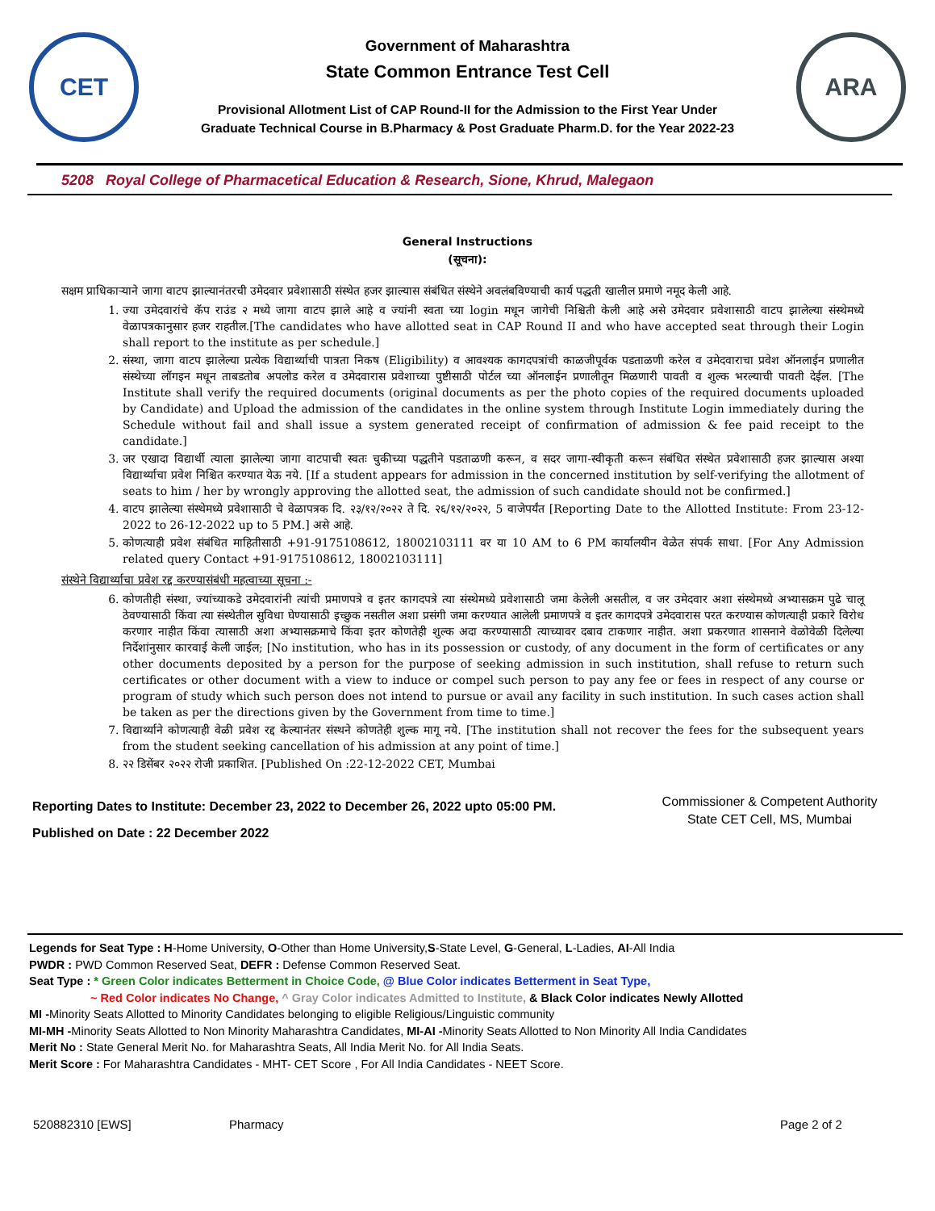CET
Government of Maharashtra
State Common Entrance Test Cell
Provisional Allotment List of CAP Round-II for the Admission to the First Year Under
Graduate Technical Course in B.Pharmacy & Post Graduate Pharm.D. for the Year 2022-23
ARA
5208 Royal College of Pharmacetical Education & Research, Sione, Khrud, Malegaon
General Instructions
(सूचना):
सक्षम प्राधिकाऱ्याने जागा वाटप झाल्यानंतरची उमेदवार प्रवेशासाठी संस्थेत हजर झाल्यास संबंधित संस्थेने अवलंबविण्याची कार्य पद्धती खालील प्रमाणे नमूद केली आहे.
1. ज्या उमेदवारांचे कॅप राउंड २ मध्ये जागा वाटप झाले आहे व ज्यांनी स्वता च्या login मधून जागेची निश्चिती केली आहे असे उमेदवार प्रवेशासाठी वाटप झालेल्या संस्थेमध्ये वेळापत्रकानुसार हजर राहतील.[The candidates who have allotted seat in CAP Round II and who have accepted seat through their Login shall report to the institute as per schedule.]
2. संस्था, जागा वाटप झालेल्या प्रत्येक विद्यार्थ्याची पात्रता निकष (Eligibility) व आवश्यक कागदपत्रांची काळजीपूर्वक पडताळणी करेल व उमेदवाराचा प्रवेश ऑनलाईन प्रणालीत संस्थेच्या लॉगइन मधून ताबडतोब अपलोड करेल व उमेदवारास प्रवेशाच्या पुष्टीसाठी पोर्टल च्या ऑनलाईन प्रणालीतून मिळणारी पावती व शुल्क भरल्याची पावती देईल. [The Institute shall verify the required documents (original documents as per the photo copies of the required documents uploaded by Candidate) and Upload the admission of the candidates in the online system through Institute Login immediately during the Schedule without fail and shall issue a system generated receipt of confirmation of admission & fee paid receipt to the candidate.]
3. जर एखादा विद्यार्थी त्याला झालेल्या जागा वाटपाची स्वतः चुकीच्या पद्धतीने पडताळणी करून, व सदर जागा-स्वीकृती करून संबंधित संस्थेत प्रवेशासाठी हजर झाल्यास अश्या विद्यार्थ्याचा प्रवेश निश्चित करण्यात येऊ नये. [If a student appears for admission in the concerned institution by self-verifying the allotment of seats to him / her by wrongly approving the allotted seat, the admission of such candidate should not be confirmed.]
4. वाटप झालेल्या संस्थेमध्ये प्रवेशासाठी चे वेळापत्रक दि. २३/१२/२०२२ ते दि. २६/१२/२०२२, 5 वाजेपर्यंत [Reporting Date to the Allotted Institute: From 23-12-2022 to 26-12-2022 up to 5 PM.] असे आहे.
5. कोणत्याही प्रवेश संबंधित माहितीसाठी +91-9175108612, 18002103111 वर या 10 AM to 6 PM कार्यालयीन वेळेत संपर्क साधा. [For Any Admission related query Contact +91-9175108612, 18002103111]
संस्थेने विद्यार्थ्याचा प्रवेश रद्द करण्यासंबंधी महत्वाच्या सूचना :-
6. कोणतीही संस्था, ज्यांच्याकडे उमेदवारांनी त्यांची प्रमाणपत्रे व इतर कागदपत्रे त्या संस्थेमध्ये प्रवेशासाठी जमा केलेली असतील, व जर उमेदवार अशा संस्थेमध्ये अभ्यासक्रम पुढे चालू ठेवण्यासाठी किंवा त्या संस्थेतील सुविधा घेण्यासाठी इच्छुक नसतील अशा प्रसंगी जमा करण्यात आलेली प्रमाणपत्रे व इतर कागदपत्रे उमेदवारास परत करण्यास कोणत्याही प्रकारे विरोध करणार नाहीत किंवा त्यासाठी अशा अभ्यासक्रमाचे किंवा इतर कोणतेही शुल्क अदा करण्यासाठी त्याच्यावर दबाव टाकणार नाहीत. अशा प्रकरणात शासनाने वेळोवेळी दिलेल्या निर्देशांनुसार कारवाई केली जाईल; [No institution, who has in its possession or custody, of any document in the form of certificates or any other documents deposited by a person for the purpose of seeking admission in such institution, shall refuse to return such certificates or other document with a view to induce or compel such person to pay any fee or fees in respect of any course or program of study which such person does not intend to pursue or avail any facility in such institution. In such cases action shall be taken as per the directions given by the Government from time to time.]
7. विद्यार्थ्याने कोणत्याही वेळी प्रवेश रद्द केल्यानंतर संस्थने कोणतेही शुल्क मागू नये. [The institution shall not recover the fees for the subsequent years from the student seeking cancellation of his admission at any point of time.]
8. २२ डिसेंबर २०२२ रोजी प्रकाशित. [Published On :22-12-2022 CET, Mumbai
Reporting Dates to Institute: December 23, 2022 to December 26, 2022 upto 05:00 PM.
Published on Date : 22 December 2022
Commissioner & Competent Authority
State CET Cell, MS, Mumbai
Legends for Seat Type : H-Home University, O-Other than Home University,S-State Level, G-General, L-Ladies, AI-All India
PWDR : PWD Common Reserved Seat, DEFR : Defense Common Reserved Seat.
Seat Type : * Green Color indicates Betterment in Choice Code, @ Blue Color indicates Betterment in Seat Type,
~ Red Color indicates No Change, ^ Gray Color indicates Admitted to Institute, & Black Color indicates Newly Allotted
MI -Minority Seats Allotted to Minority Candidates belonging to eligible Religious/Linguistic community
MI-MH -Minority Seats Allotted to Non Minority Maharashtra Candidates, MI-AI -Minority Seats Allotted to Non Minority All India Candidates
Merit No : State General Merit No. for Maharashtra Seats, All India Merit No. for All India Seats.
Merit Score : For Maharashtra Candidates - MHT- CET Score , For All India Candidates - NEET Score.
520882310 [EWS] Pharmacy Page 2 of 2